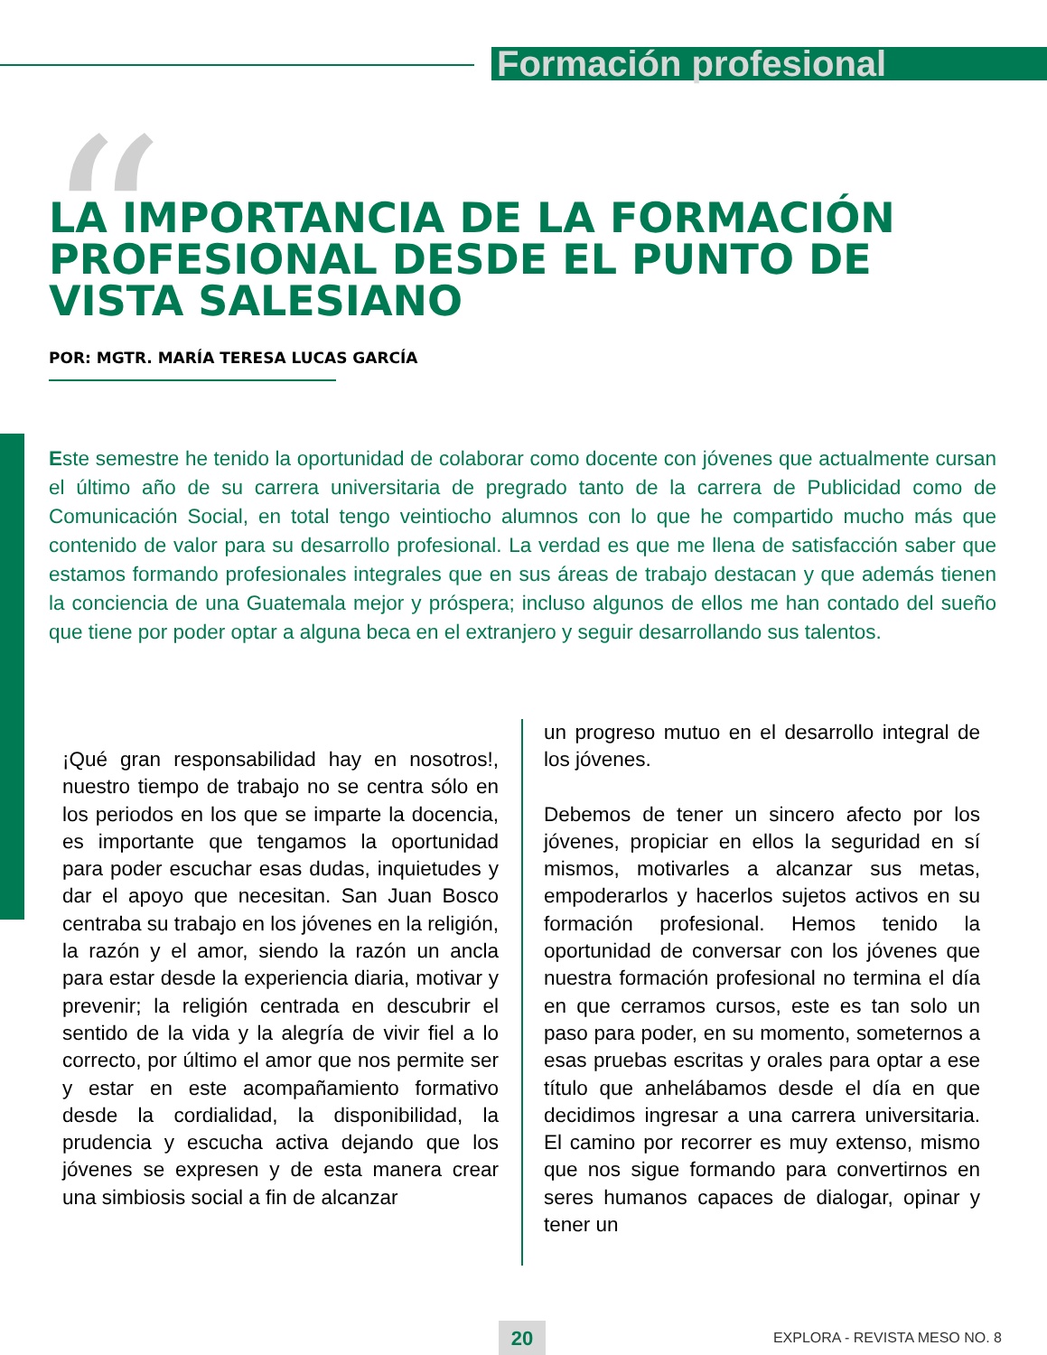Formación profesional
“
LA IMPORTANCIA DE LA FORMACIÓN PROFESIONAL DESDE EL PUNTO DE VISTA SALESIANO
POR: MGTR. MARÍA TERESA LUCAS GARCÍA
Este semestre he tenido la oportunidad de colaborar como docente con jóvenes que actualmente cursan el último año de su carrera universitaria de pregrado tanto de la carrera de Publicidad como de Comunicación Social, en total tengo veintiocho alumnos con lo que he compartido mucho más que contenido de valor para su desarrollo profesional. La verdad es que me llena de satisfacción saber que estamos formando profesionales integrales que en sus áreas de trabajo destacan y que además tienen la conciencia de una Guatemala mejor y próspera; incluso algunos de ellos me han contado del sueño que tiene por poder optar a alguna beca en el extranjero y seguir desarrollando sus talentos.
¡Qué gran responsabilidad hay en nosotros!, nuestro tiempo de trabajo no se centra sólo en los periodos en los que se imparte la docencia, es importante que tengamos la oportunidad para poder escuchar esas dudas, inquietudes y dar el apoyo que necesitan. San Juan Bosco centraba su trabajo en los jóvenes en la religión, la razón y el amor, siendo la razón un ancla para estar desde la experiencia diaria, motivar y prevenir; la religión centrada en descubrir el sentido de la vida y la alegría de vivir fiel a lo correcto, por último el amor que nos permite ser y estar en este acompañamiento formativo desde la cordialidad, la disponibilidad, la prudencia y escucha activa dejando que los jóvenes se expresen y de esta manera crear una simbiosis social a fin de alcanzar
un progreso mutuo en el desarrollo integral de los jóvenes.
Debemos de tener un sincero afecto por los jóvenes, propiciar en ellos la seguridad en sí mismos, motivarles a alcanzar sus metas, empoderarlos y hacerlos sujetos activos en su formación profesional. Hemos tenido la oportunidad de conversar con los jóvenes que nuestra formación profesional no termina el día en que cerramos cursos, este es tan solo un paso para poder, en su momento, someternos a esas pruebas escritas y orales para optar a ese título que anhelábamos desde el día en que decidimos ingresar a una carrera universitaria. El camino por recorrer es muy extenso, mismo que nos sigue formando para convertirnos en seres humanos capaces de dialogar, opinar y tener un
20 EXPLORA - REVISTA MESO NO. 8